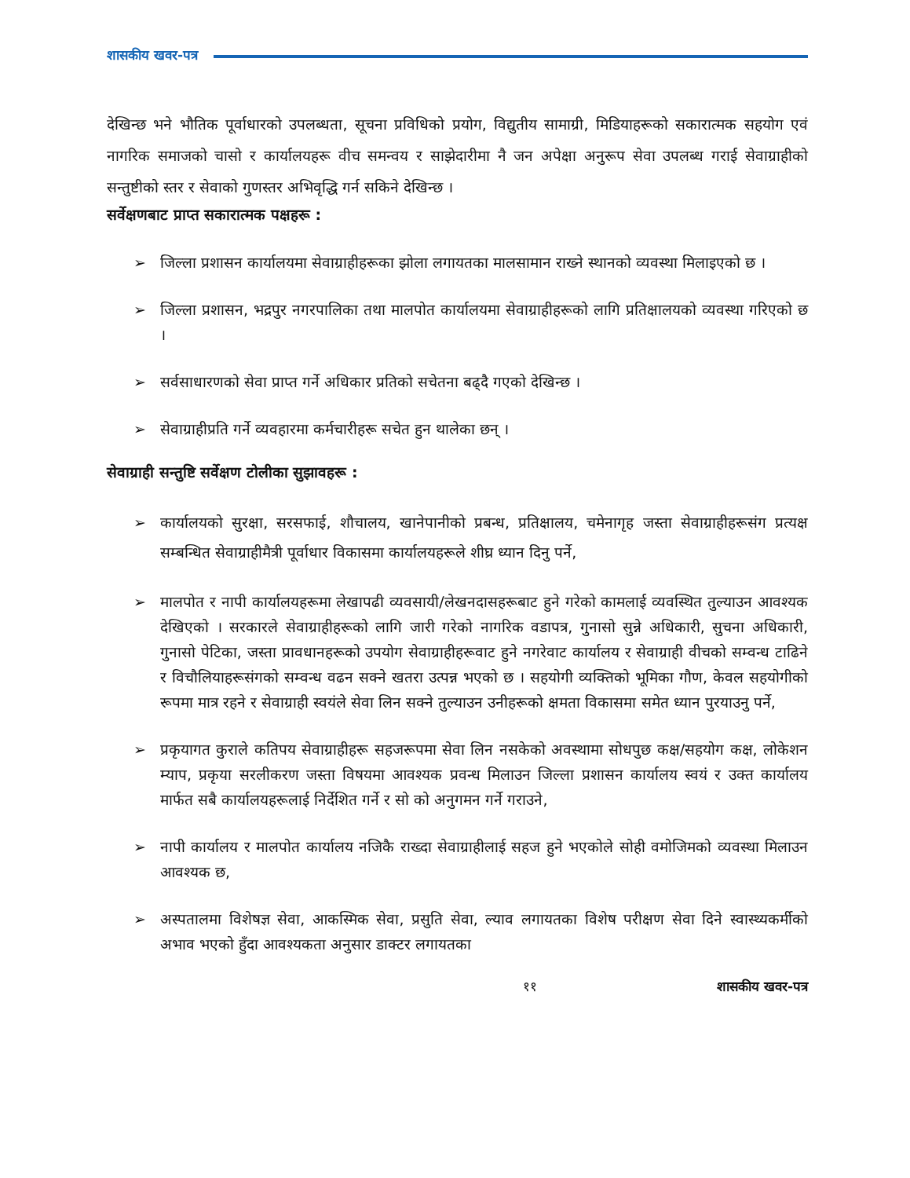शासकीय खवर-पत्र
देखिन्छ भने भौतिक पूर्वाधारको उपलब्धता, सूचना प्रविधिको प्रयोग, विद्युतीय सामाग्री, मिडियाहरूको सकारात्मक सहयोग एवं नागरिक समाजको चासो र कार्यालयहरू वीच समन्वय र साझेदारीमा नै जन अपेक्षा अनुरूप सेवा उपलब्ध गराई सेवाग्राहीको सन्तुष्टीको स्तर र सेवाको गुणस्तर अभिवृद्धि गर्न सकिने देखिन्छ ।
सर्वेक्षणबाट प्राप्त सकारात्मक पक्षहरू :
➢ जिल्ला प्रशासन कार्यालयमा सेवाग्राहीहरूका झोला लगायतका मालसामान राख्ने स्थानको व्यवस्था मिलाइएको छ ।
➢ जिल्ला प्रशासन, भद्रपुर नगरपालिका तथा मालपोत कार्यालयमा सेवाग्राहीहरूको लागि प्रतिक्षालयको व्यवस्था गरिएको छ ।
➢ सर्वसाधारणको सेवा प्राप्त गर्ने अधिकार प्रतिको सचेतना बढ्दै गएको देखिन्छ ।
➢ सेवाग्राहीप्रति गर्ने व्यवहारमा कर्मचारीहरू सचेत हुन थालेका छन् ।
सेवाग्राही सन्तुष्टि सर्वेक्षण टोलीका सुझावहरू :
➢ कार्यालयको सुरक्षा, सरसफाई, शौचालय, खानेपानीको प्रबन्ध, प्रतिक्षालय, चमेनागृह जस्ता सेवाग्राहीहरूसंग प्रत्यक्ष सम्बन्धित सेवाग्राहीमैत्री पूर्वाधार विकासमा कार्यालयहरूले शीघ्र ध्यान दिनु पर्ने,
➢ मालपोत र नापी कार्यालयहरूमा लेखापढी व्यवसायी/लेखनदासहरूबाट हुने गरेको कामलाई व्यवस्थित तुल्याउन आवश्यक देखिएको । सरकारले सेवाग्राहीहरूको लागि जारी गरेको नागरिक वडापत्र, गुनासो सुन्ने अधिकारी, सुचना अधिकारी, गुनासो पेटिका, जस्ता प्रावधानहरूको उपयोग सेवाग्राहीहरूवाट हुने नगरेवाट कार्यालय र सेवाग्राही वीचको सम्वन्ध टाढिने र विचौलियाहरूसंगको सम्वन्ध वढन सक्ने खतरा उत्पन्न भएको छ । सहयोगी व्यक्तिको भूमिका गौण, केवल सहयोगीको रूपमा मात्र रहने र सेवाग्राही स्वयंले सेवा लिन सक्ने तुल्याउन उनीहरूको क्षमता विकासमा समेत ध्यान पुरयाउनु पर्ने,
➢ प्रकृयागत कुराले कतिपय सेवाग्राहीहरू सहजरूपमा सेवा लिन नसकेको अवस्थामा सोधपुछ कक्ष/सहयोग कक्ष, लोकेशन म्याप, प्रकृया सरलीकरण जस्ता विषयमा आवश्यक प्रवन्ध मिलाउन जिल्ला प्रशासन कार्यालय स्वयं र उक्त कार्यालय मार्फत सबै कार्यालयहरूलाई निर्देशित गर्ने र सो को अनुगमन गर्ने गराउने,
➢ नापी कार्यालय र मालपोत कार्यालय नजिकै राख्दा सेवाग्राहीलाई सहज हुने भएकोले सोही वमोजिमको व्यवस्था मिलाउन आवश्यक छ,
➢ अस्पतालमा विशेषज्ञ सेवा, आकस्मिक सेवा, प्रसुति सेवा, ल्याव लगायतका विशेष परीक्षण सेवा दिने स्वास्थ्यकर्मीको अभाव भएको हुँदा आवश्यकता अनुसार डाक्टर लगायतका
११ शासकीय खवर-पत्र